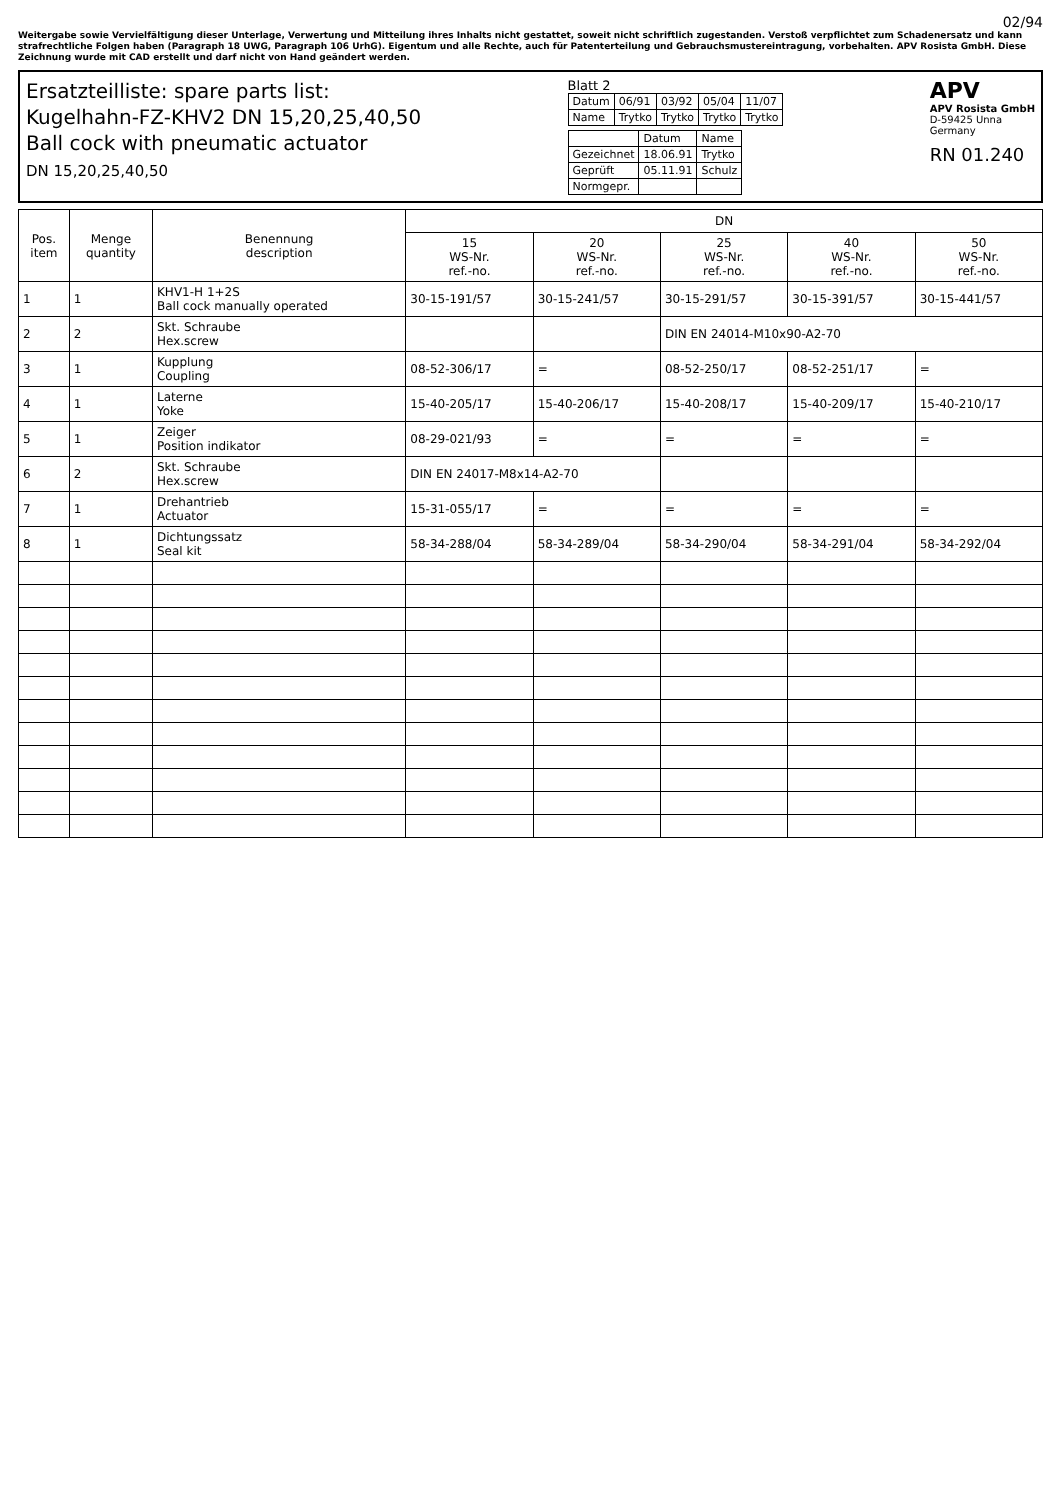02/94
Weitergabe sowie Vervielfältigung dieser Unterlage, Verwertung und Mitteilung ihres Inhalts nicht gestattet, soweit nicht schriftlich zugestanden. Verstoß verpflichtet zum Schadenersatz und kann strafrechtliche Folgen haben (Paragraph 18 UWG, Paragraph 106 UrhG). Eigentum und alle Rechte, auch für Patenterteilung und Gebrauchsmustereintragung, vorbehalten. APV Rosista GmbH. Diese Zeichnung wurde mit CAD erstellt und darf nicht von Hand geändert werden.
Ersatzteilliste: spare parts list:
Kugelhahn-FZ-KHV2 DN 15,20,25,40,50
Ball cock with pneumatic actuator
DN 15,20,25,40,50
Blatt 2
| Datum | 06/91 | 03/92 | 05/04 | 11/07 |
| Name | Trytko | Trytko | Trytko | Trytko |
| | Datum | Name |
| Gezeichnet | 18.06.91 | Trytko |
| Geprüft | 05.11.91 | Schulz |
| Normgepr. | | |
APV
APV Rosista GmbH
D-59425 Unna
Germany
RN 01.240
| Pos. item | Menge quantity | Benennung description | DN | | | | |
| --- | --- | --- | --- | --- | --- | --- | --- |
| | | | 15 WS-Nr. ref.-no. | 20 WS-Nr. ref.-no. | 25 WS-Nr. ref.-no. | 40 WS-Nr. ref.-no. | 50 WS-Nr. ref.-no. |
| 1 | 1 | KHV1-H 1+2S Ball cock manually operated | 30-15-191/57 | 30-15-241/57 | 30-15-291/57 | 30-15-391/57 | 30-15-441/57 |
| 2 | 2 | Skt. Schraube Hex.screw | | | DIN EN 24014-M10x90-A2-70 | | |
| 3 | 1 | Kupplung Coupling | 08-52-306/17 | = | 08-52-250/17 | 08-52-251/17 | = |
| 4 | 1 | Laterne Yoke | 15-40-205/17 | 15-40-206/17 | 15-40-208/17 | 15-40-209/17 | 15-40-210/17 |
| 5 | 1 | Zeiger Position indikator | 08-29-021/93 | = | = | = | = |
| 6 | 2 | Skt. Schraube Hex.screw | DIN EN 24017-M8x14-A2-70 | | | | |
| 7 | 1 | Drehantrieb Actuator | 15-31-055/17 | = | = | = | = |
| 8 | 1 | Dichtungssatz Seal kit | 58-34-288/04 | 58-34-289/04 | 58-34-290/04 | 58-34-291/04 | 58-34-292/04 |